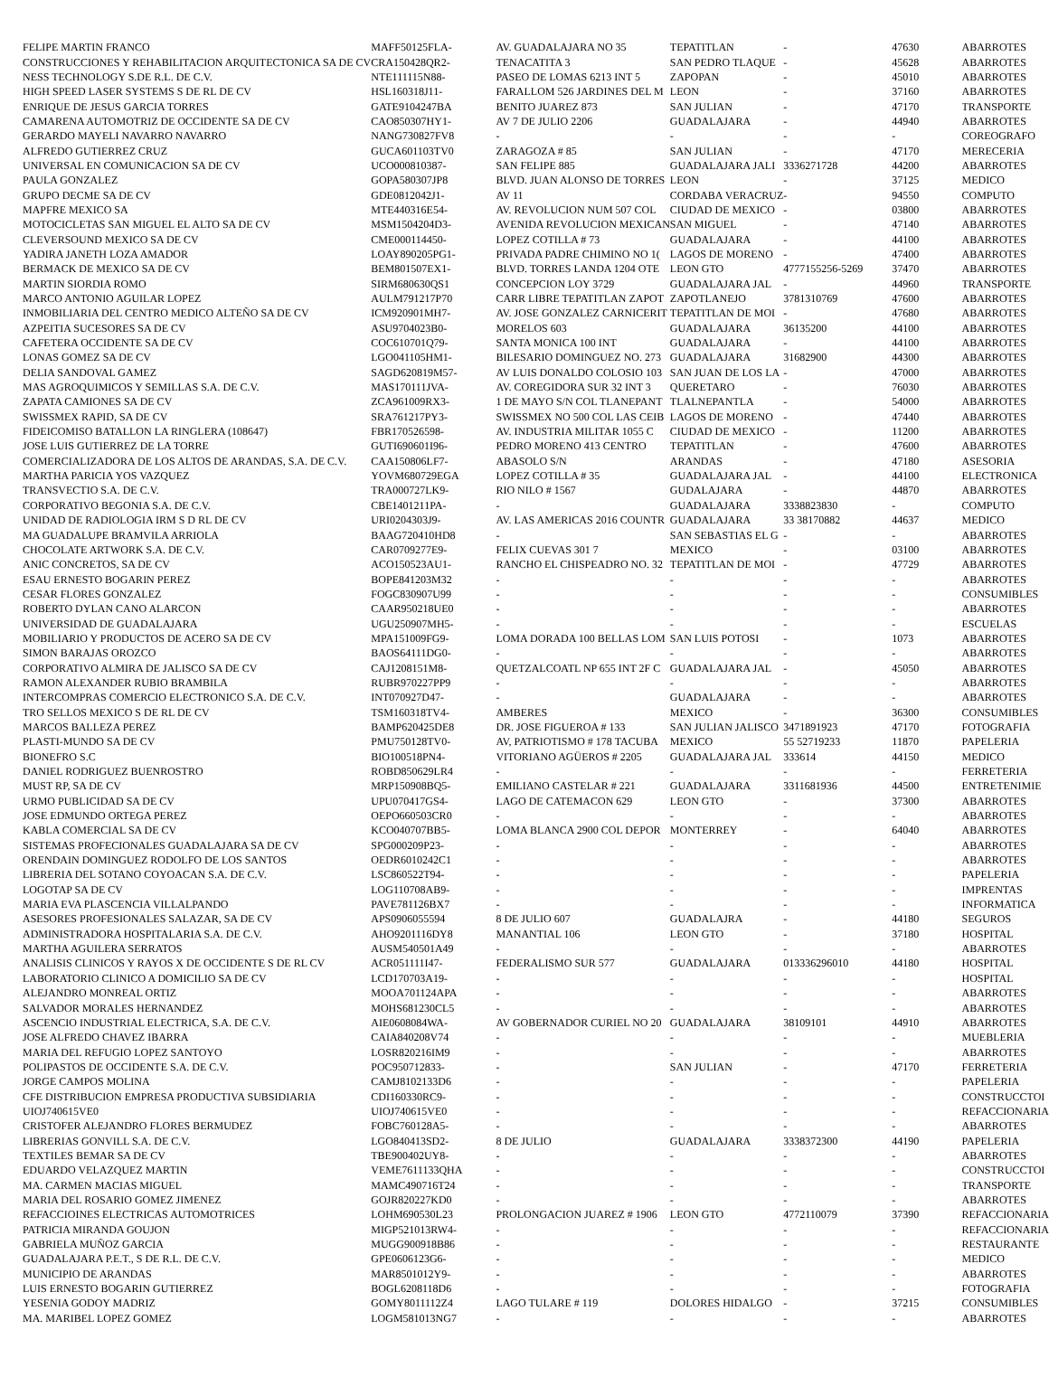| FELIPE MARTIN FRANCO | MAFF50125FLA- | AV. GUADALAJARA NO 35 | TEPATITLAN | - | 47630 | ABARROTES |
| CONSTRUCCIONES Y REHABILITACION ARQUITECTONICA SA DE CV | CRA150428QR2- | TENACATITA 3 | SAN PEDRO TLAQUE | - | 45628 | ABARROTES |
| NESS TECHNOLOGY S.DE R.L. DE C.V. | NTE111115N88- | PASEO DE LOMAS 6213 INT 5 | ZAPOPAN | - | 45010 | ABARROTES |
| HIGH SPEED LASER SYSTEMS S DE RL DE CV | HSL160318J11- | FARALLOM 526 JARDINES DEL M | LEON | - | 37160 | ABARROTES |
| ENRIQUE DE JESUS GARCIA TORRES | GATE9104247BA | BENITO JUAREZ 873 | SAN JULIAN | - | 47170 | TRANSPORTE |
| CAMARENA AUTOMOTRIZ DE OCCIDENTE SA DE CV | CAO850307HY1- | AV 7 DE JULIO 2206 | GUADALAJARA | - | 44940 | ABARROTES |
| GERARDO MAYELI NAVARRO NAVARRO | NANG730827FV8 | - | - | - | - | COREOGRAFO |
| ALFREDO GUTIERREZ CRUZ | GUCA601103TV0 | ZARAGOZA # 85 | SAN JULIAN | - | 47170 | MERECERIA |
| UNIVERSAL EN COMUNICACION SA DE CV | UCO000810387- | SAN FELIPE 885 | GUADALAJARA JALI | 3336271728 | 44200 | ABARROTES |
| PAULA GONZALEZ | GOPA580307JP8 | BLVD. JUAN ALONSO DE TORRES | LEON | - | 37125 | MEDICO |
| GRUPO DECME SA DE CV | GDE0812042J1- | AV 11 | CORDABA VERACRUZ | - | 94550 | COMPUTO |
| MAPFRE MEXICO SA | MTE440316E54- | AV. REVOLUCION NUM 507 COL | CIUDAD DE MEXICO | - | 03800 | ABARROTES |
| MOTOCICLETAS SAN MIGUEL EL ALTO SA DE CV | MSM1504204D3- | AVENIDA REVOLUCION MEXICAN | SAN MIGUEL | - | 47140 | ABARROTES |
| CLEVERSOUND MEXICO SA DE CV | CME000114450- | LOPEZ COTILLA # 73 | GUADALAJARA | - | 44100 | ABARROTES |
| YADIRA JANETH LOZA AMADOR | LOAY890205PG1- | PRIVADA PADRE CHIMINO NO 1( | LAGOS DE MORENO | - | 47400 | ABARROTES |
| BERMACK DE MEXICO SA DE CV | BEM801507EX1- | BLVD. TORRES LANDA 1204 OTE | LEON GTO | 4777155256-5269 | 37470 | ABARROTES |
| MARTIN SIORDIA ROMO | SIRM680630QS1 | CONCEPCION LOY 3729 | GUADALAJARA JAL | - | 44960 | TRANSPORTE |
| MARCO ANTONIO AGUILAR LOPEZ | AULM791217P70 | CARR LIBRE TEPATITLAN ZAPOT | ZAPOTLANEJO | 3781310769 | 47600 | ABARROTES |
| INMOBILIARIA DEL CENTRO MEDICO ALTEÑO SA DE CV | ICM920901MH7- | AV. JOSE GONZALEZ CARNICERIT | TEPATITLAN DE MOI | - | 47680 | ABARROTES |
| AZPEITIA SUCESORES SA DE CV | ASU9704023B0- | MORELOS 603 | GUADALAJARA | 36135200 | 44100 | ABARROTES |
| CAFETERA OCCIDENTE SA DE CV | COC610701Q79- | SANTA MONICA 100 INT | GUADALAJARA | - | 44100 | ABARROTES |
| LONAS GOMEZ SA DE CV | LGO041105HM1- | BILESARIO DOMINGUEZ NO. 273 | GUADALAJARA | 31682900 | 44300 | ABARROTES |
| DELIA SANDOVAL GAMEZ | SAGD620819M57- | AV LUIS DONALDO COLOSIO 103 | SAN JUAN DE LOS LA | - | 47000 | ABARROTES |
| MAS AGROQUIMICOS Y SEMILLAS S.A. DE C.V. | MAS170111JVA- | AV. COREGIDORA SUR 32 INT 3 | QUERETARO | - | 76030 | ABARROTES |
| ZAPATA CAMIONES SA DE CV | ZCA961009RX3- | 1 DE MAYO S/N COL TLANEPANT | TLALNEPANTLA | - | 54000 | ABARROTES |
| SWISSMEX RAPID, SA DE CV | SRA761217PY3- | SWISSMEX NO 500 COL LAS CEIB | LAGOS DE MORENO | - | 47440 | ABARROTES |
| FIDEICOMISO BATALLON LA RINGLERA (108647) | FBR170526598- | AV. INDUSTRIA MILITAR 1055 C | CIUDAD DE MEXICO | - | 11200 | ABARROTES |
| JOSE LUIS GUTIERREZ DE LA TORRE | GUTI690601I96- | PEDRO MORENO 413 CENTRO | TEPATITLAN | - | 47600 | ABARROTES |
| COMERCIALIZADORA DE LOS ALTOS DE ARANDAS, S.A. DE C.V. | CAA150806LF7- | ABASOLO S/N | ARANDAS | - | 47180 | ASESORIA |
| MARTHA PARICIA YOS VAZQUEZ | YOVM680729EGA | LOPEZ COTILLA # 35 | GUADALAJARA JAL | - | 44100 | ELECTRONICA |
| TRANSVECTIO S.A. DE C.V. | TRA000727LK9- | RIO NILO # 1567 | GUDALAJARA | - | 44870 | ABARROTES |
| CORPORATIVO BEGONIA S.A. DE C.V. | CBE1401211PA- | - | GUADALAJARA | 3338823830 | - | COMPUTO |
| UNIDAD DE RADIOLOGIA IRM S D RL DE CV | URI0204303J9- | AV. LAS AMERICAS 2016 COUNTR | GUADALAJARA | 33 38170882 | 44637 | MEDICO |
| MA GUADALUPE BRAMVILA ARRIOLA | BAAG720410HD8 | - | SAN SEBASTIAS EL G | - | - | ABARROTES |
| CHOCOLATE ARTWORK S.A. DE C.V. | CAR0709277E9- | FELIX CUEVAS 301 7 | MEXICO | - | 03100 | ABARROTES |
| ANIC CONCRETOS, SA DE CV | ACO150523AU1- | RANCHO EL CHISPEADRO NO. 32 | TEPATITLAN DE MOI | - | 47729 | ABARROTES |
| ESAU ERNESTO BOGARIN PEREZ | BOPE841203M32 | - | - | - | - | ABARROTES |
| CESAR FLORES GONZALEZ | FOGC830907U99 | - | - | - | - | CONSUMIBLES |
| ROBERTO DYLAN CANO ALARCON | CAAR950218UE0 | - | - | - | - | ABARROTES |
| UNIVERSIDAD DE GUADALAJARA | UGU250907MH5- | - | - | - | - | ESCUELAS |
| MOBILIARIO Y PRODUCTOS DE ACERO SA DE CV | MPA151009FG9- | LOMA DORADA 100 BELLAS LOM | SAN LUIS POTOSI | - | 1073 | ABARROTES |
| SIMON BARAJAS OROZCO | BAOS64111DG0- | - | - | - | - | ABARROTES |
| CORPORATIVO ALMIRA DE JALISCO SA DE CV | CAJ1208151M8- | QUETZALCOATL NP 655 INT 2F C | GUADALAJARA JAL | - | 45050 | ABARROTES |
| RAMON ALEXANDER RUBIO BRAMBILA | RUBR970227PP9 | - | - | - | - | ABARROTES |
| INTERCOMPRAS COMERCIO ELECTRONICO S.A. DE C.V. | INT070927D47- | - | GUADALAJARA | - | - | ABARROTES |
| TRO SELLOS MEXICO S DE RL DE CV | TSM160318TV4- | AMBERES | MEXICO | - | 36300 | CONSUMIBLES |
| MARCOS BALLEZA PEREZ | BAMP620425DE8 | DR. JOSE FIGUEROA # 133 | SAN JULIAN JALISCO | 3471891923 | 47170 | FOTOGRAFIA |
| PLASTI-MUNDO SA DE CV | PMU750128TV0- | AV, PATRIOTISMO # 178 TACUBA | MEXICO | 55 52719233 | 11870 | PAPELERIA |
| BIONEFRO S.C | BIO100518PN4- | VITORIANO AGÜEROS # 2205 | GUADALAJARA JAL | 333614 | 44150 | MEDICO |
| DANIEL RODRIGUEZ BUENROSTRO | ROBD850629LR4 | - | - | - | - | FERRETERIA |
| MUST RP, SA DE CV | MRP150908BQ5- | EMILIANO CASTELAR # 221 | GUADALAJARA | 3311681936 | 44500 | ENTRETENIMIE |
| URMO PUBLICIDAD SA DE CV | UPU070417GS4- | LAGO DE CATEMACON 629 | LEON GTO | - | 37300 | ABARROTES |
| JOSE EDMUNDO ORTEGA PEREZ | OEPO660503CR0 | - | - | - | - | ABARROTES |
| KABLA COMERCIAL SA DE CV | KCO040707BB5- | LOMA BLANCA 2900 COL DEPOR | MONTERREY | - | 64040 | ABARROTES |
| SISTEMAS PROFECIONALES GUADALAJARA SA DE CV | SPG000209P23- | - | - | - | - | ABARROTES |
| ORENDAIN DOMINGUEZ RODOLFO DE LOS SANTOS | OEDR6010242C1 | - | - | - | - | ABARROTES |
| LIBRERIA DEL SOTANO COYOACAN S.A. DE C.V. | LSC860522T94- | - | - | - | - | PAPELERIA |
| LOGOTAP SA DE CV | LOG110708AB9- | - | - | - | - | IMPRENTAS |
| MARIA EVA PLASCENCIA VILLALPANDO | PAVE781126BX7 | - | - | - | - | INFORMATICA |
| ASESORES PROFESIONALES SALAZAR, SA DE CV | APS0906055594 | 8 DE JULIO 607 | GUADALAJRA | - | 44180 | SEGUROS |
| ADMINISTRADORA HOSPITALARIA S.A. DE C.V. | AHO9201116DY8 | MANANTIAL 106 | LEON GTO | - | 37180 | HOSPITAL |
| MARTHA AGUILERA SERRATOS | AUSM540501A49 | - | - | - | - | ABARROTES |
| ANALISIS CLINICOS Y RAYOS X DE OCCIDENTE S DE RL CV | ACR051111I47- | FEDERALISMO SUR 577 | GUADALAJARA | 013336296010 | 44180 | HOSPITAL |
| LABORATORIO CLINICO A DOMICILIO SA DE CV | LCD170703A19- | - | - | - | - | HOSPITAL |
| ALEJANDRO MONREAL ORTIZ | MOOA701124APA | - | - | - | - | ABARROTES |
| SALVADOR MORALES HERNANDEZ | MOHS681230CL5 | - | - | - | - | ABARROTES |
| ASCENCIO INDUSTRIAL ELECTRICA, S.A. DE C.V. | AIE0608084WA- | AV GOBERNADOR CURIEL NO 20 | GUADALAJARA | 38109101 | 44910 | ABARROTES |
| JOSE ALFREDO CHAVEZ IBARRA | CAIA840208V74 | - | - | - | - | MUEBLERIA |
| MARIA DEL REFUGIO LOPEZ SANTOYO | LOSR820216IM9 | - | - | - | - | ABARROTES |
| POLIPASTOS DE OCCIDENTE S.A. DE C.V. | POC950712833- | - | SAN JULIAN | - | 47170 | FERRETERIA |
| JORGE CAMPOS MOLINA | CAMJ8102133D6 | - | - | - | - | PAPELERIA |
| CFE DISTRIBUCION EMPRESA PRODUCTIVA SUBSIDIARIA | CDI160330RC9- | - | - | - | - | CONSTRUCCTOI |
| UIOJ740615VE0 | UIOJ740615VE0 | - | - | - | - | REFACCIONARIA |
| CRISTOFER ALEJANDRO FLORES BERMUDEZ | FOBC760128A5- | - | - | - | - | ABARROTES |
| LIBRERIAS GONVILL S.A. DE C.V. | LGO840413SD2- | 8 DE JULIO | GUADALAJARA | 3338372300 | 44190 | PAPELERIA |
| TEXTILES BEMAR SA DE CV | TBE900402UY8- | - | - | - | - | ABARROTES |
| EDUARDO VELAZQUEZ MARTIN | VEME7611133QHA | - | - | - | - | CONSTRUCCTOI |
| MA. CARMEN MACIAS MIGUEL | MAMC490716T24 | - | - | - | - | TRANSPORTE |
| MARIA DEL ROSARIO GOMEZ JIMENEZ | GOJR820227KD0 | - | - | - | - | ABARROTES |
| REFACCIOINES ELECTRICAS AUTOMOTRICES | LOHM690530L23 | PROLONGACION JUAREZ # 1906 | LEON GTO | 4772110079 | 37390 | REFACCIONARIA |
| PATRICIA MIRANDA GOUJON | MIGP521013RW4- | - | - | - | - | REFACCIONARIA |
| GABRIELA MUÑOZ GARCIA | MUGG900918B86 | - | - | - | - | RESTAURANTE |
| GUADALAJARA P.E.T., S DE R.L. DE C.V. | GPE0606123G6- | - | - | - | - | MEDICO |
| MUNICIPIO DE ARANDAS | MAR8501012Y9- | - | - | - | - | ABARROTES |
| LUIS ERNESTO BOGARIN GUTIERREZ | BOGL6208118D6 | - | - | - | - | FOTOGRAFIA |
| YESENIA GODOY MADRIZ | GOMY8011112Z4 | LAGO TULARE # 119 | DOLORES HIDALGO | - | 37215 | CONSUMIBLES |
| MA. MARIBEL LOPEZ GOMEZ | LOGM581013NG7 | - | - | - | - | ABARROTES |